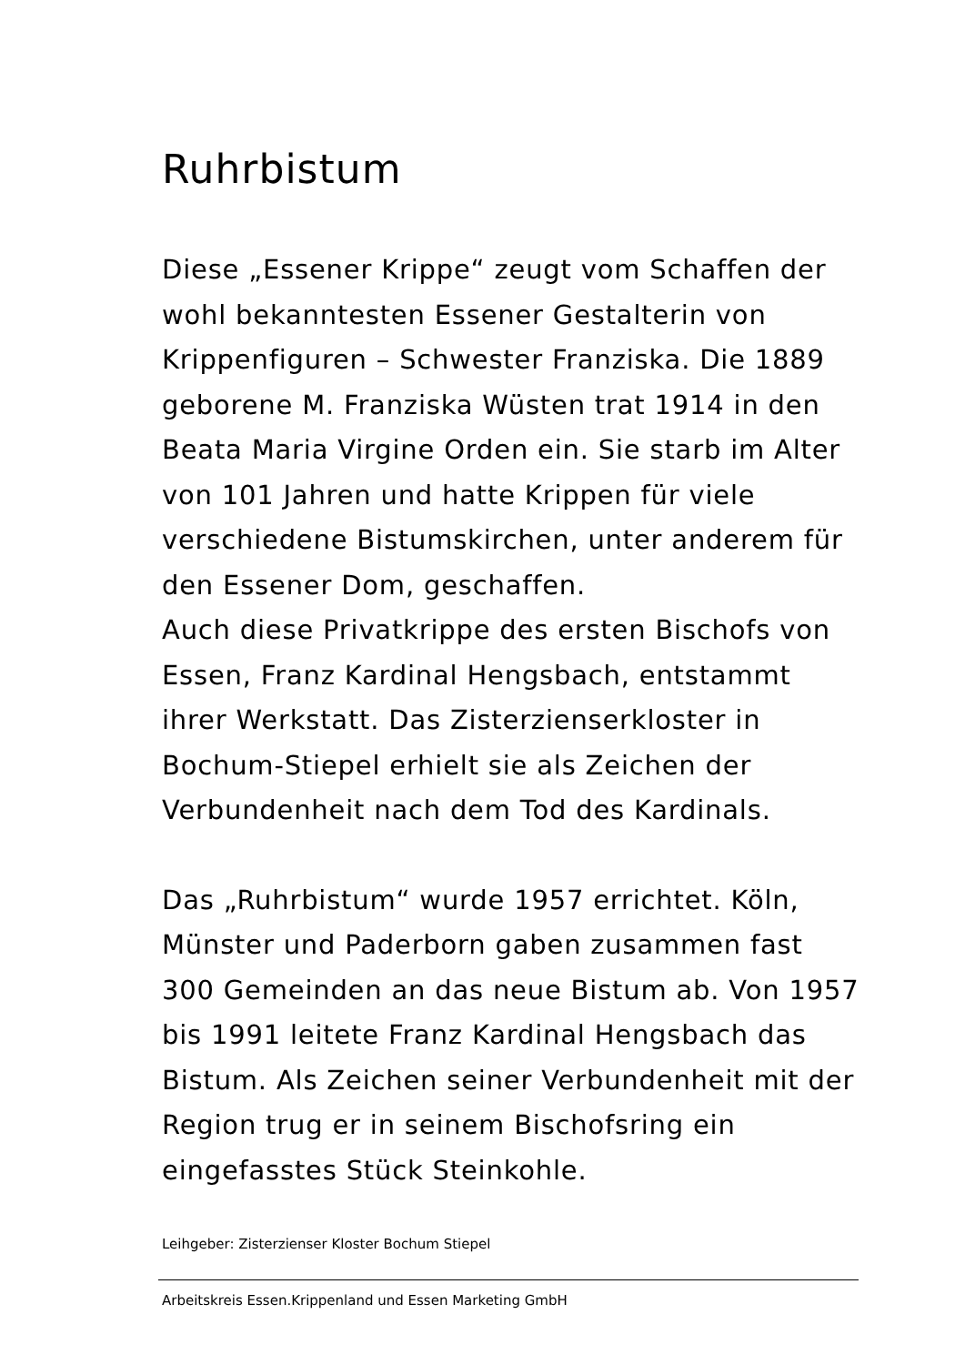Ruhrbistum
Diese „Essener Krippe“ zeugt vom Schaffen der wohl bekanntesten Essener Gestalterin von Krippenfiguren – Schwester Franziska. Die 1889 geborene M. Franziska Wüsten trat 1914 in den Beata Maria Virgine Orden ein. Sie starb im Alter von 101 Jahren und hatte Krippen für viele verschiedene Bistumskirchen, unter anderem für den Essener Dom, geschaffen.
Auch diese Privatkrippe des ersten Bischofs von Essen, Franz Kardinal Hengsbach, entstammt ihrer Werkstatt. Das Zisterzienserkloster in Bochum-Stiepel erhielt sie als Zeichen der Verbundenheit nach dem Tod des Kardinals.
Das „Ruhrbistum“ wurde 1957 errichtet. Köln, Münster und Paderborn gaben zusammen fast 300 Gemeinden an das neue Bistum ab. Von 1957 bis 1991 leitete Franz Kardinal Hengsbach das Bistum. Als Zeichen seiner Verbundenheit mit der Region trug er in seinem Bischofsring ein eingefasstes Stück Steinkohle.
Leihgeber: Zisterzienser Kloster Bochum Stiepel
Arbeitskreis Essen.Krippenland und Essen Marketing GmbH